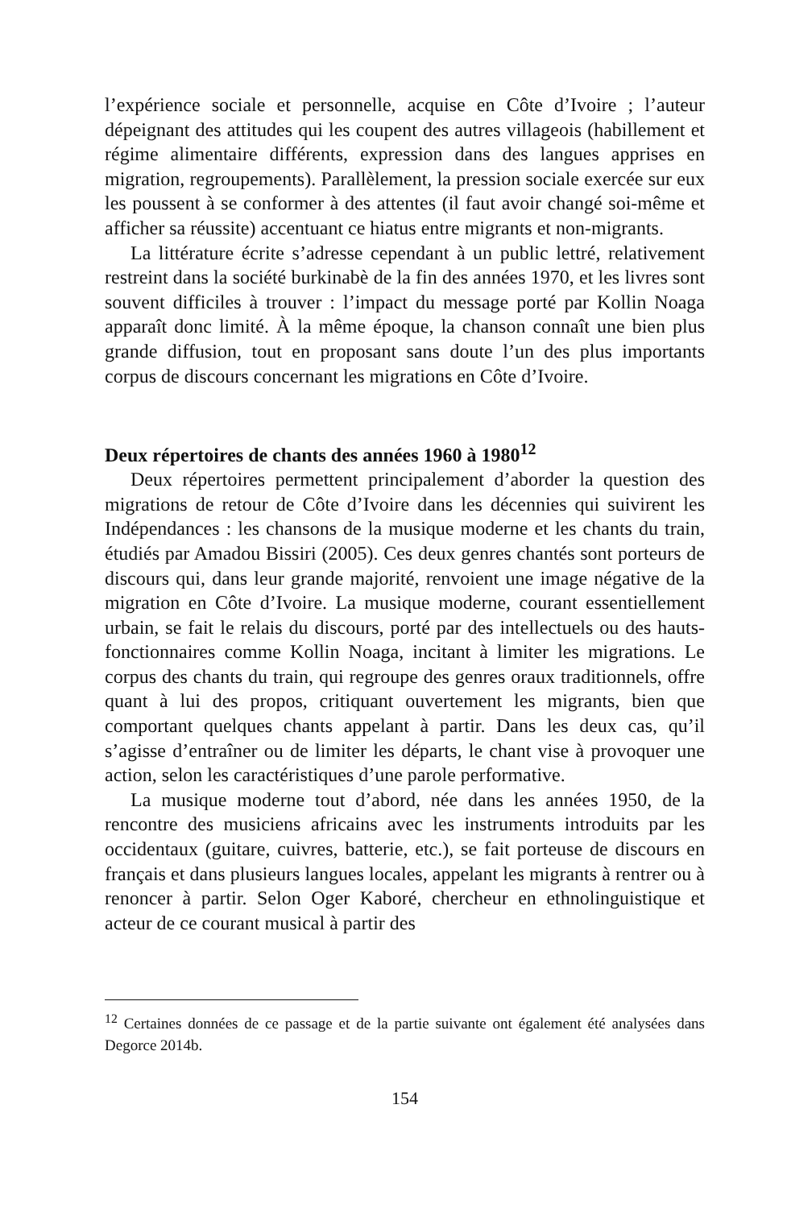l’expérience sociale et personnelle, acquise en Côte d’Ivoire ; l’auteur dépeignant des attitudes qui les coupent des autres villageois (habillement et régime alimentaire différents, expression dans des langues apprises en migration, regroupements). Parallèlement, la pression sociale exercée sur eux les poussent à se conformer à des attentes (il faut avoir changé soi-même et afficher sa réussite) accentuant ce hiatus entre migrants et non-migrants.
La littérature écrite s’adresse cependant à un public lettré, relativement restreint dans la société burkinabè de la fin des années 1970, et les livres sont souvent difficiles à trouver : l’impact du message porté par Kollin Noaga apparaît donc limité. À la même époque, la chanson connaît une bien plus grande diffusion, tout en proposant sans doute l’un des plus importants corpus de discours concernant les migrations en Côte d’Ivoire.
Deux répertoires de chants des années 1960 à 1980<sup>12</sup>
Deux répertoires permettent principalement d’aborder la question des migrations de retour de Côte d’Ivoire dans les décennies qui suivirent les Indépendances : les chansons de la musique moderne et les chants du train, étudiés par Amadou Bissiri (2005). Ces deux genres chantés sont porteurs de discours qui, dans leur grande majorité, renvoient une image négative de la migration en Côte d’Ivoire. La musique moderne, courant essentiellement urbain, se fait le relais du discours, porté par des intellectuels ou des hauts-fonctionnaires comme Kollin Noaga, incitant à limiter les migrations. Le corpus des chants du train, qui regroupe des genres oraux traditionnels, offre quant à lui des propos, critiquant ouvertement les migrants, bien que comportant quelques chants appelant à partir. Dans les deux cas, qu’il s’agisse d’entraîner ou de limiter les départs, le chant vise à provoquer une action, selon les caractéristiques d’une parole performative.
La musique moderne tout d’abord, née dans les années 1950, de la rencontre des musiciens africains avec les instruments introduits par les occidentaux (guitare, cuivres, batterie, etc.), se fait porteuse de discours en français et dans plusieurs langues locales, appelant les migrants à rentrer ou à renoncer à partir. Selon Oger Kaboré, chercheur en ethnolinguistique et acteur de ce courant musical à partir des
<sup>12</sup> Certaines données de ce passage et de la partie suivante ont également été analysées dans Degorce 2014b.
154